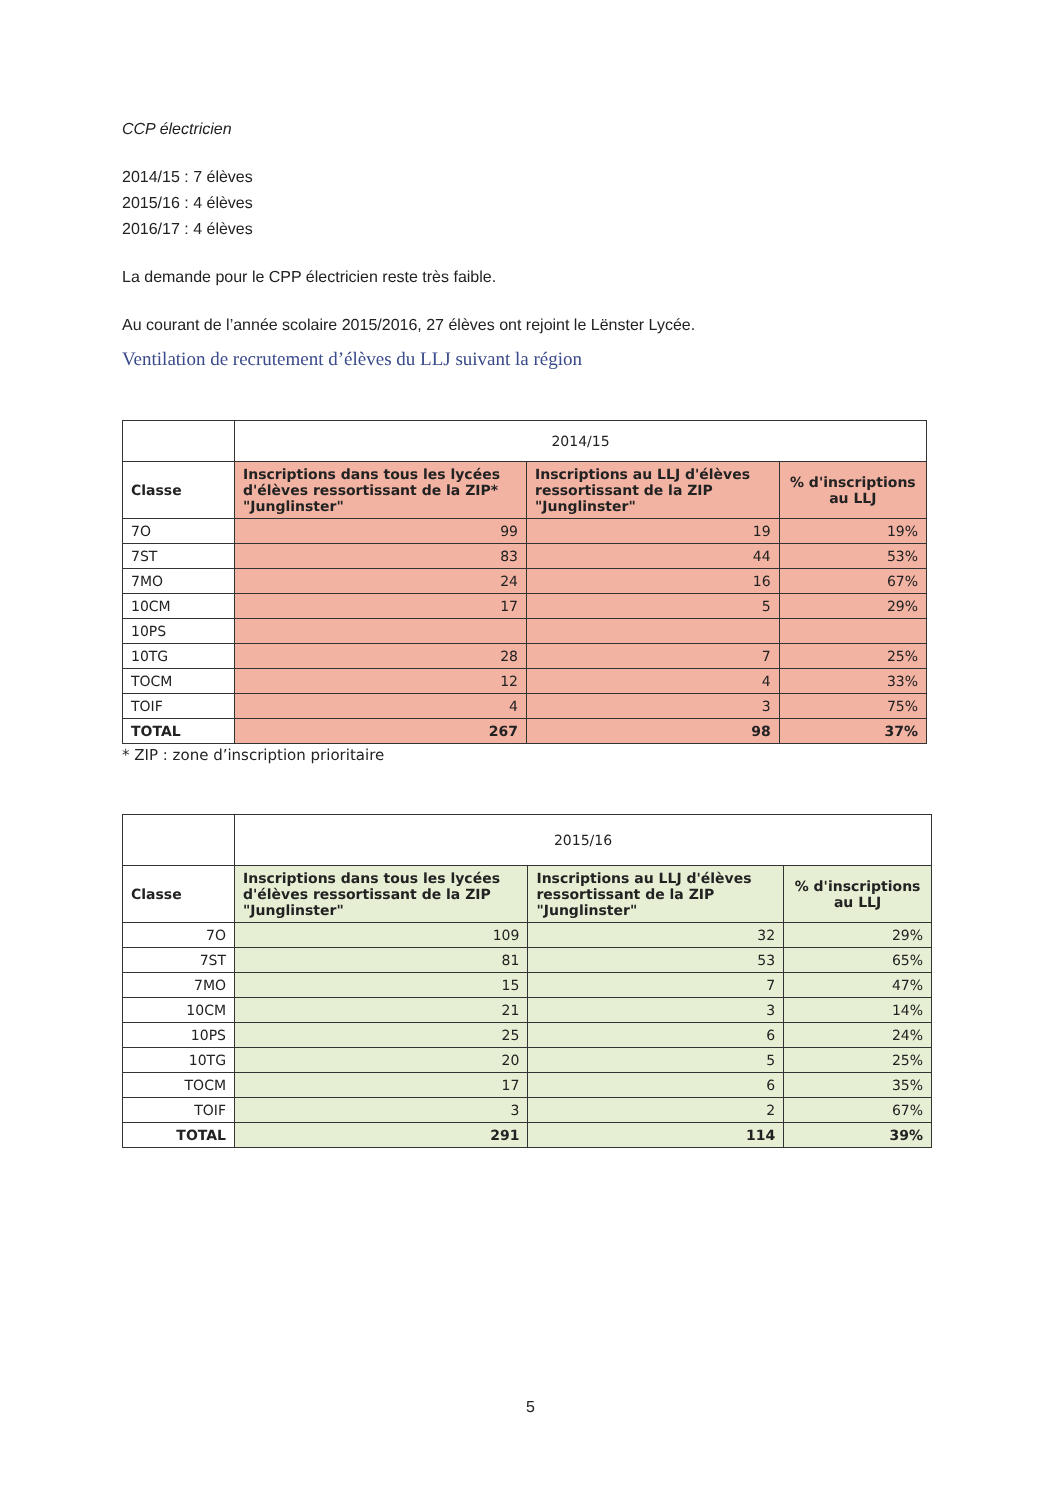CCP électricien
2014/15 : 7 élèves
2015/16 : 4 élèves
2016/17 : 4 élèves
La demande pour le CPP électricien reste très faible.
Au courant de l’année scolaire 2015/2016, 27 élèves ont rejoint le Lënster Lycée.
Ventilation de recrutement d’élèves du LLJ suivant la région
| | 2014/15 | | |
| Classe | Inscriptions dans tous les lycées d'élèves ressortissant de la ZIP* "Junglinster" | Inscriptions au LLJ d'élèves ressortissant de la ZIP "Junglinster" | % d'inscriptions au LLJ |
| 7O | 99 | 19 | 19% |
| 7ST | 83 | 44 | 53% |
| 7MO | 24 | 16 | 67% |
| 10CM | 17 | 5 | 29% |
| 10PS | | | |
| 10TG | 28 | 7 | 25% |
| TOCM | 12 | 4 | 33% |
| TOIF | 4 | 3 | 75% |
| TOTAL | 267 | 98 | 37% |
* ZIP : zone d’inscription prioritaire
| | 2015/16 | | |
| Classe | Inscriptions dans tous les lycées d'élèves ressortissant de la ZIP "Junglinster" | Inscriptions au LLJ d'élèves ressortissant de la ZIP "Junglinster" | % d'inscriptions au LLJ |
| 7O | 109 | 32 | 29% |
| 7ST | 81 | 53 | 65% |
| 7MO | 15 | 7 | 47% |
| 10CM | 21 | 3 | 14% |
| 10PS | 25 | 6 | 24% |
| 10TG | 20 | 5 | 25% |
| TOCM | 17 | 6 | 35% |
| TOIF | 3 | 2 | 67% |
| TOTAL | 291 | 114 | 39% |
5